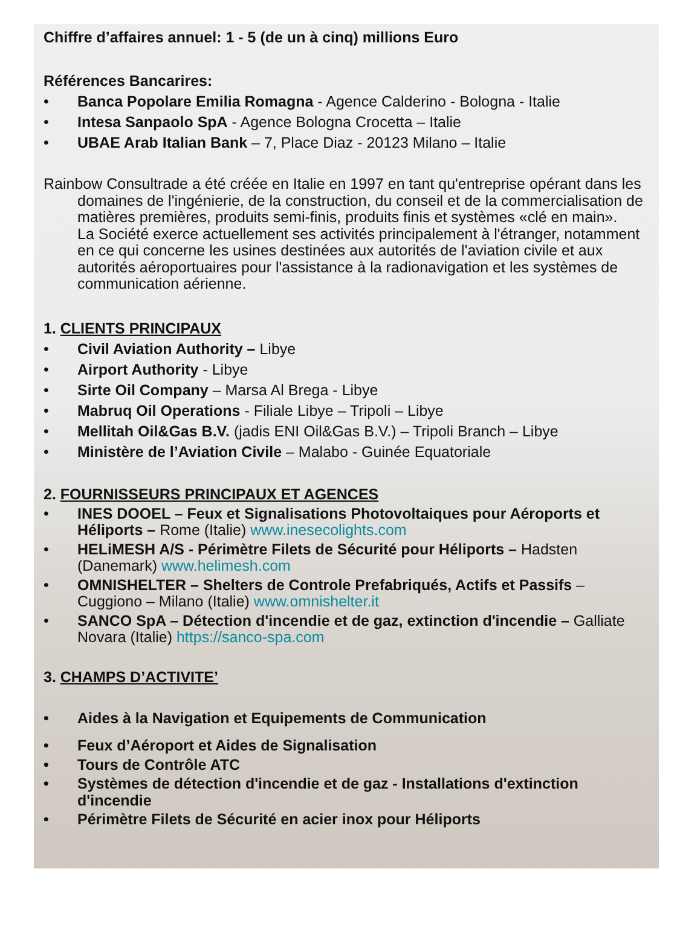Chiffre d’affaires annuel: 1 - 5 (de un à cinq) millions Euro
Références Bancarires:
• Banca Popolare Emilia Romagna - Agence Calderino - Bologna - Italie
• Intesa Sanpaolo SpA - Agence Bologna Crocetta – Italie
• UBAE Arab Italian Bank – 7, Place Diaz - 20123 Milano – Italie
Rainbow Consultrade a été créée en Italie en 1997 en tant qu'entreprise opérant dans les domaines de l'ingénierie, de la construction, du conseil et de la commercialisation de matières premières, produits semi-finis, produits finis et systèmes «clé en main».
La Société exerce actuellement ses activités principalement à l'étranger, notamment en ce qui concerne les usines destinées aux autorités de l'aviation civile et aux autorités aéroportuaires pour l'assistance à la radionavigation et les systèmes de communication aérienne.
1. CLIENTS PRINCIPAUX
• Civil Aviation Authority – Libye
• Airport Authority - Libye
• Sirte Oil Company – Marsa Al Brega - Libye
• Mabruq Oil Operations - Filiale Libye – Tripoli – Libye
• Mellitah Oil&Gas B.V. (jadis ENI Oil&Gas B.V.) – Tripoli Branch – Libye
• Ministère de l’Aviation Civile – Malabo - Guinée Equatoriale
2. FOURNISSEURS PRINCIPAUX ET AGENCES
• INES DOOEL – Feux et Signalisations Photovoltaiques pour Aéroports et Héliports – Rome (Italie) www.inesecolights.com
• HELiMESH A/S - Périmètre Filets de Sécurité pour Héliports – Hadsten (Danemark) www.helimesh.com
• OMNISHELTER – Shelters de Controle Prefabriqués, Actifs et Passifs – Cuggiono – Milano (Italie) www.omnishelter.it
• SANCO SpA – Détection d'incendie et de gaz, extinction d'incendie – Galliate Novara (Italie) https://sanco-spa.com
3. CHAMPS D’ACTIVITE’
• Aides à la Navigation et Equipements de Communication
• Feux d’Aéroport et Aides de Signalisation
• Tours de Contrôle ATC
• Systèmes de détection d'incendie et de gaz - Installations d'extinction d'incendie
• Périmètre Filets de Sécurité en acier inox pour Héliports